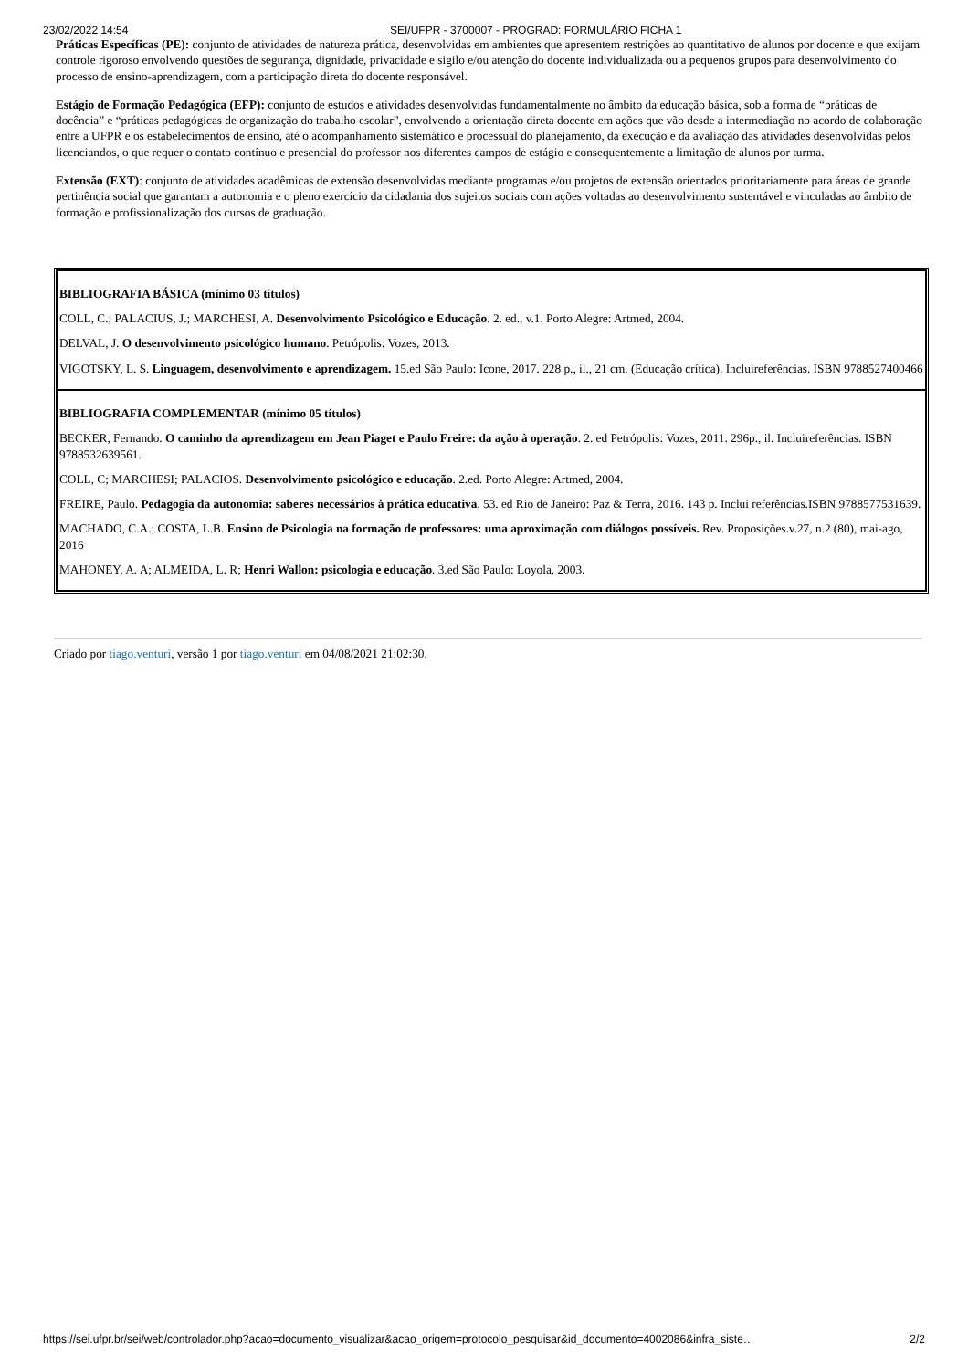23/02/2022 14:54 SEI/UFPR - 3700007 - PROGRAD: FORMULÁRIO FICHA 1
Práticas Específicas (PE): conjunto de atividades de natureza prática, desenvolvidas em ambientes que apresentem restrições ao quantitativo de alunos por docente e que exijam controle rigoroso envolvendo questões de segurança, dignidade, privacidade e sigilo e/ou atenção do docente individualizada ou a pequenos grupos para desenvolvimento do processo de ensino-aprendizagem, com a participação direta do docente responsável.
Estágio de Formação Pedagógica (EFP): conjunto de estudos e atividades desenvolvidas fundamentalmente no âmbito da educação básica, sob a forma de “práticas de docência” e “práticas pedagógicas de organização do trabalho escolar”, envolvendo a orientação direta docente em ações que vão desde a intermediação no acordo de colaboração entre a UFPR e os estabelecimentos de ensino, até o acompanhamento sistemático e processual do planejamento, da execução e da avaliação das atividades desenvolvidas pelos licenciandos, o que requer o contato contínuo e presencial do professor nos diferentes campos de estágio e consequentemente a limitação de alunos por turma.
Extensão (EXT): conjunto de atividades acadêmicas de extensão desenvolvidas mediante programas e/ou projetos de extensão orientados prioritariamente para áreas de grande pertinência social que garantam a autonomia e o pleno exercício da cidadania dos sujeitos sociais com ações voltadas ao desenvolvimento sustentável e vinculadas ao âmbito de formação e profissionalização dos cursos de graduação.
| BIBLIOGRAFIA BÁSICA (mínimo 03 títulos) COLL, C.; PALACIUS, J.; MARCHESI, A. Desenvolvimento Psicológico e Educação . 2. ed., v.1. Porto Alegre: Artmed, 2004. DELVAL, J. O desenvolvimento psicológico humano . Petrópolis: Vozes, 2013. VIGOTSKY, L. S. Linguagem, desenvolvimento e aprendizagem. 15.ed São Paulo: Icone, 2017. 228 p., il., 21 cm. (Educação crítica). Incluireferências. ISBN 9788527400466 |
| BIBLIOGRAFIA COMPLEMENTAR (mínimo 05 títulos) BECKER, Fernando. O caminho da aprendizagem em Jean Piaget e Paulo Freire: da ação à operação . 2. ed Petrópolis: Vozes, 2011. 296p., il. Incluireferências. ISBN 9788532639561. COLL, C; MARCHESI; PALACIOS. Desenvolvimento psicológico e educação . 2.ed. Porto Alegre: Artmed, 2004. FREIRE, Paulo. Pedagogia da autonomia: saberes necessários à prática educativa . 53. ed Rio de Janeiro: Paz & Terra, 2016. 143 p. Inclui referências.ISBN 9788577531639. MACHADO, C.A.; COSTA, L.B. Ensino de Psicologia na formação de professores: uma aproximação com diálogos possíveis. Rev. Proposições.v.27, n.2 (80), mai-ago, 2016 MAHONEY, A. A; ALMEIDA, L. R; Henri Wallon: psicologia e educação . 3.ed São Paulo: Loyola, 2003. |
Criado por tiago.venturi, versão 1 por tiago.venturi em 04/08/2021 21:02:30.
https://sei.ufpr.br/sei/web/controlador.php?acao=documento_visualizar&acao_origem=protocolo_pesquisar&id_documento=4002086&infra_siste… 2/2